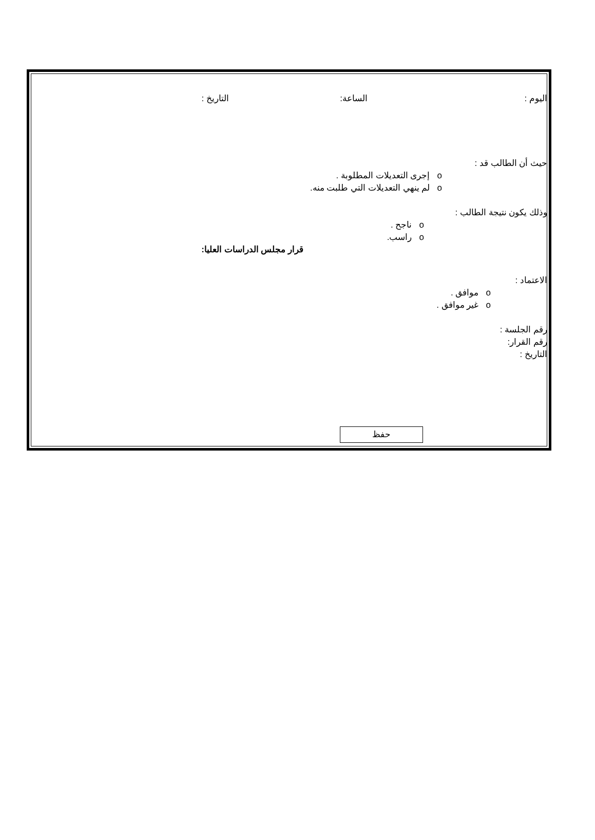اليوم : الساعة: التاريخ :
حيث أن الطالب قد :
o إجرى التعديلات المطلوبة .
o لم ينهي التعديلات التي طلبت منه.
وذلك يكون نتيجة الطالب :
o ناجح .
o راسب.
قرار مجلس الدراسات العليا:
الاعتماد :
o موافق .
o غير موافق .
رقم الجلسة :
رقم القرار:
التاريخ :
حفظ